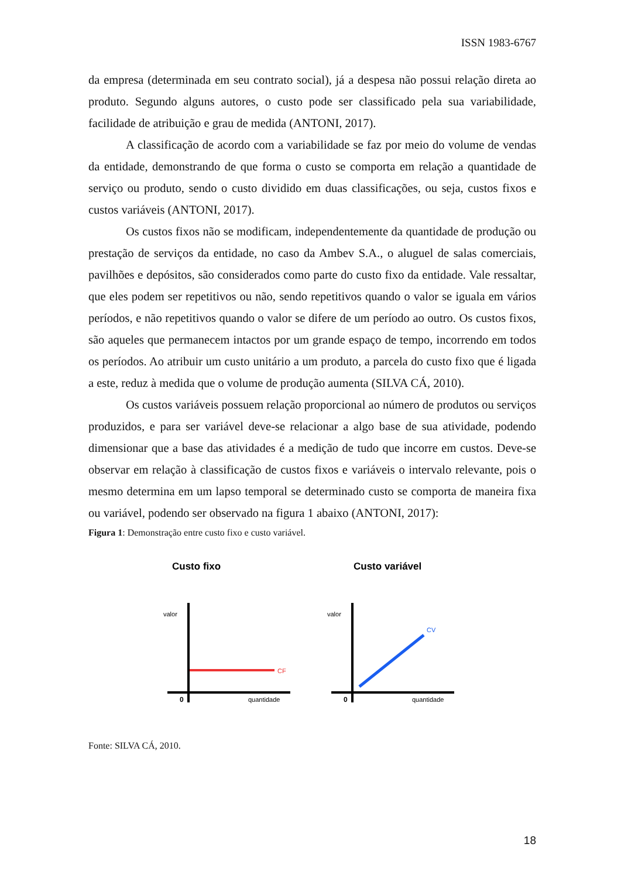ISSN 1983-6767
da empresa (determinada em seu contrato social), já a despesa não possui relação direta ao produto. Segundo alguns autores, o custo pode ser classificado pela sua variabilidade, facilidade de atribuição e grau de medida (ANTONI, 2017).
A classificação de acordo com a variabilidade se faz por meio do volume de vendas da entidade, demonstrando de que forma o custo se comporta em relação a quantidade de serviço ou produto, sendo o custo dividido em duas classificações, ou seja, custos fixos e custos variáveis (ANTONI, 2017).
Os custos fixos não se modificam, independentemente da quantidade de produção ou prestação de serviços da entidade, no caso da Ambev S.A., o aluguel de salas comerciais, pavilhões e depósitos, são considerados como parte do custo fixo da entidade. Vale ressaltar, que eles podem ser repetitivos ou não, sendo repetitivos quando o valor se iguala em vários períodos, e não repetitivos quando o valor se difere de um período ao outro. Os custos fixos, são aqueles que permanecem intactos por um grande espaço de tempo, incorrendo em todos os períodos. Ao atribuir um custo unitário a um produto, a parcela do custo fixo que é ligada a este, reduz à medida que o volume de produção aumenta (SILVA CÁ, 2010).
Os custos variáveis possuem relação proporcional ao número de produtos ou serviços produzidos, e para ser variável deve-se relacionar a algo base de sua atividade, podendo dimensionar que a base das atividades é a medição de tudo que incorre em custos. Deve-se observar em relação à classificação de custos fixos e variáveis o intervalo relevante, pois o mesmo determina em um lapso temporal se determinado custo se comporta de maneira fixa ou variável, podendo ser observado na figura 1 abaixo (ANTONI, 2017):
Figura 1: Demonstração entre custo fixo e custo variável.
Custo fixo
valor
CF
0
quantidade
Custo variável
valor
CV
0
quantidade
Fonte: SILVA CÁ, 2010.
18